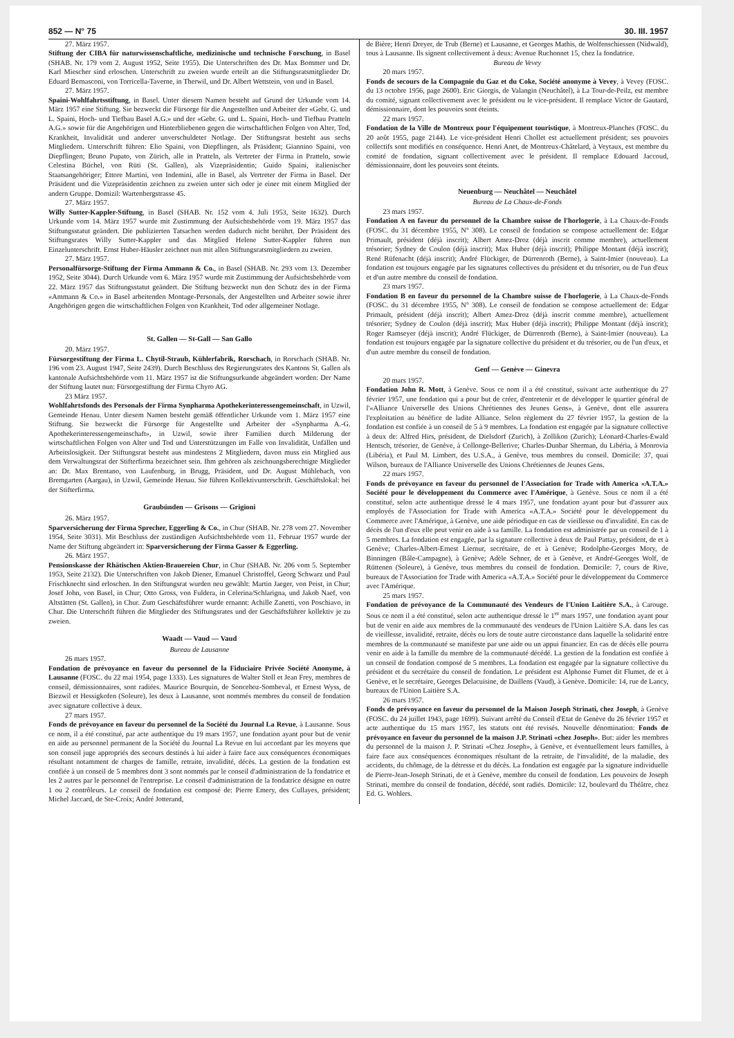852 — N° 75 30. III. 1957
27. März 1957.
Stiftung der CIBA für naturwissenschaftliche, medizinische und technische Forschung, in Basel (SHAB. Nr. 179 vom 2. August 1952, Seite 1955). Die Unterschriften des Dr. Max Bommer und Dr. Karl Miescher sind erloschen. Unterschrift zu zweien wurde erteilt an die Stiftungsratsmitglieder Dr. Eduard Bernasconi, von Torricella-Taverne, in Therwil, und Dr. Albert Wettstein, von und in Basel.
27. März 1957.
Spaini-Wohlfahrtsstiftung, in Basel. Unter diesem Namen besteht auf Grund der Urkunde vom 14. März 1957 eine Stiftung. Sie bezweckt die Fürsorge für die Angestellten und Arbeiter der «Gebr. G. und L. Spaini, Hoch- und Tiefbau Basel A.G.» und der «Gebr. G. und L. Spaini, Hoch- und Tiefbau Pratteln A.G.» sowie für die Angehörigen und Hinterbliebenen gegen die wirtschaftlichen Folgen von Alter, Tod, Krankheit, Invalidität und anderer unverschuldeter Notlage. Der Stiftungsrat besteht aus sechs Mitgliedern. Unterschrift führen: Elio Spaini, von Diepflingen, als Präsident; Giannino Spaini, von Diepflingen; Bruno Pupato, von Zürich, alle in Pratteln, als Vertreter der Firma in Pratteln, sowie Celestina Büchel, von Rüti (St. Gallen), als Vizepräsidentin; Guido Spaini, italienischer Staatsangehöriger; Ettore Martini, von Indemini, alle in Basel, als Vertreter der Firma in Basel. Der Präsident und die Vizepräsidentin zeichnen zu zweien unter sich oder je einer mit einem Mitglied der andern Gruppe. Domizil: Wartenbergstrasse 45.
27. März 1957.
Willy Sutter-Kappler-Stiftung, in Basel (SHAB. Nr. 152 vom 4. Juli 1953, Seite 1632). Durch Urkunde vom 14. März 1957 wurde mit Zustimmung der Aufsichtsbehörde vom 19. März 1957 das Stiftungsstatut geändert. Die publizierten Tatsachen werden dadurch nicht berührt. Der Präsident des Stiftungsrates Willy Sutter-Kappler und das Mitglied Helene Sutter-Kappler führen nun Einzelunterschrift. Ernst Huber-Häusler zeichnet nun mit allen Stiftungsratsmitgliedern zu zweien.
27. März 1957.
Personalfürsorge-Stiftung der Firma Ammann & Co., in Basel (SHAB. Nr. 293 vom 13. Dezember 1952, Seite 3044). Durch Urkunde vom 6. März 1957 wurde mit Zustimmung der Aufsichtsbehörde vom 22. März 1957 das Stiftungsstatut geändert. Die Stiftung bezweckt nun den Schutz des in der Firma «Ammann & Co.» in Basel arbeitenden Montage-Personals, der Angestellten und Arbeiter sowie ihrer Angehörigen gegen die wirtschaftlichen Folgen von Krankheit, Tod oder allgemeiner Notlage.
St. Gallen — St-Gall — San Gallo
20. März 1957.
Fürsorgestiftung der Firma L. Chytil-Straub, Kühlerfabrik, Rorschach, in Rorschach (SHAB. Nr. 196 vom 23. August 1947, Seite 2439). Durch Beschluss des Regierungsrates des Kantons St. Gallen als kantonale Aufsichtsbehörde vom 11. März 1957 ist die Stiftungsurkunde abgeändert worden: Der Name der Stiftung lautet nun: Fürsorgestiftung der Firma Chyro AG.
23 März 1957.
Wohlfahrtsfonds des Personals der Firma Synpharma Apothekerinteressengemeinschaft, in Uzwil, Gemeinde Henau. Unter diesem Namen besteht gemäß öffentlicher Urkunde vom 1. März 1957 eine Stiftung. Sie bezweckt die Fürsorge für Angestellte und Arbeiter der «Synpharma A.-G. Apothekerinteressengemeinschaft», in Uzwil, sowie ihrer Familien durch Milderung der wirtschaftlichen Folgen von Alter und Tod und Unterstützungen im Falle von Invalidität, Unfällen und Arbeitslosigkeit. Der Stiftungsrat besteht aus mindestens 2 Mitgliedern, davon muss ein Mitglied aus dem Verwaltungsrat der Stifterfirma bezeichnet sein. Ihm gehören als zeichnungsberechtigte Mitglieder an: Dr. Max Brentano, von Laufenburg, in Brugg, Präsident, und Dr. August Mühlebach, von Bremgarten (Aargau), in Uzwil, Gemeinde Henau. Sie führen Kollektivunterschrift. Geschäftslokal: bei der Stifterfirma.
Graubünden — Grisons — Grigioni
26. März 1957.
Sparversicherung der Firma Sprecher, Eggerling & Co., in Chur (SHAB. Nr. 278 vom 27. November 1954, Seite 3031). Mit Beschluss der zuständigen Aufsichtsbehörde vom 11. Februar 1957 wurde der Name der Stiftung abgeändert in: Sparversicherung der Firma Gasser & Eggerling.
26. März 1957.
Pensionskasse der Rhätischen Aktien-Brauereien Chur, in Chur (SHAB. Nr. 206 vom 5. September 1953, Seite 2132). Die Unterschriften von Jakob Diener, Emanuel Christoffel, Georg Schwarz und Paul Frischknecht sind erloschen. In den Stiftungsrat wurden neu gewählt: Martin Jaeger, von Peist, in Chur; Josef John, von Basel, in Chur; Otto Gross, von Fuldera, in Celerina/Schlarigna, und Jakob Naef, von Altstätten (St. Gallen), in Chur. Zum Geschäftsführer wurde ernannt: Achille Zanetti, von Poschiavo, in Chur. Die Unterschrift führen die Mitglieder des Stiftungsrates und der Geschäftsführer kollektiv je zu zweien.
Waadt — Vaud — Vaud
Bureau de Lausanne
26 mars 1957.
Fondation de prévoyance en faveur du personnel de la Fiduciaire Privée Société Anonyme, à Lausanne (FOSC. du 22 mai 1954, page 1333). Les signatures de Walter Stoll et Jean Frey, membres de conseil, démissionnaires, sont radiées. Maurice Bourquin, de Sonceboz-Sombeval, et Ernest Wyss, de Biezwil et Hessigkofen (Soleure), les deux à Lausanne, sont nommés membres du conseil de fondation avec signature collective à deux.
27 mars 1957.
Fonds de prévoyance en faveur du personnel de la Société du Journal La Revue, à Lausanne. Sous ce nom, il a été constitué, par acte authentique du 19 mars 1957, une fondation ayant pour but de venir en aide au personnel permanent de la Société du Journal La Revue en lui accordant par les moyens que son conseil juge appropriés des secours destinés à lui aider à faire face aux conséquences économiques résultant notamment de charges de famille, retraite, invalidité, décès. La gestion de la fondation est confiée à un conseil de 5 membres dont 3 sont nommés par le conseil d'administration de la fondatrice et les 2 autres par le personnel de l'entreprise. Le conseil d'administration de la fondatrice désigne en outre 1 ou 2 contrôleurs. Le conseil de fondation est composé de: Pierre Emery, des Cullayes, président; Michel Jaccard, de Ste-Croix; André Jotterand,
de Bière; Henri Dreyer, de Trub (Berne) et Lausanne, et Georges Mathis, de Wolfenschiessen (Nidwald), tous à Lausanne. Ils signent collectivement à deux: Avenue Ruchonnet 15, chez la fondatrice.
Bureau de Vevey
20 mars 1957.
Fonds de secours de la Compagnie du Gaz et du Coke, Société anonyme à Vevey, à Vevey (FOSC. du 13 octobre 1956, page 2600). Eric Giorgis, de Valangin (Neuchâtel), à La Tour-de-Peilz, est membre du comité, signant collectivement avec le président ou le vice-président. Il remplace Victor de Gautard, démissionnaire, dont les pouvoirs sont éteints.
22 mars 1957.
Fondation de la Ville de Montreux pour l'équipement touristique, à Montreux-Planches (FOSC. du 20 août 1955, page 2144). Le vice-président Henri Chollet est actuellement président; ses pouvoirs collectifs sont modifiés en conséquence. Henri Anet, de Montreux-Châtelard, à Veytaux, est membre du comité de fondation, signant collectivement avec le président. Il remplace Edouard Jaccoud, démissionnaire, dont les pouvoirs sont éteints.
Neuenburg — Neuchâtel — Neuchâtel
Bureau de La Chaux-de-Fonds
23 mars 1957.
Fondation A en faveur du personnel de la Chambre suisse de l'horlogerie, à La Chaux-de-Fonds (FOSC. du 31 décembre 1955, N° 308). Le conseil de fondation se compose actuellement de: Edgar Primault, président (déjà inscrit); Albert Amez-Droz (déjà inscrit comme membre), actuellement trésorier; Sydney de Coulon (déjà inscrit); Max Huber (déjà inscrit); Philippe Montant (déjà inscrit); René Rüfenacht (déjà inscrit); André Flückiger, de Dürrenroth (Berne), à Saint-Imier (nouveau). La fondation est toujours engagée par les signatures collectives du président et du trésorier, ou de l'un d'eux et d'un autre membre du conseil de fondation.
23 mars 1957.
Fondation B en faveur du personnel de la Chambre suisse de l'horlogerie, à La Chaux-de-Fonds (FOSC. du 31 décembre 1955, N° 308). Le conseil de fondation se compose actuellement de: Edgar Primault, président (déjà inscrit); Albert Amez-Droz (déjà inscrit comme membre), actuellement trésorier; Sydney de Coulon (déjà inscrit); Max Huber (déjà inscrit); Philippe Montant (déjà inscrit); Roger Ramseyer (déjà inscrit); André Flückiger, de Dürrenroth (Berne), à Saint-Imier (nouveau). La fondation est toujours engagée par la signature collective du président et du trésorier, ou de l'un d'eux, et d'un autre membre du conseil de fondation.
Genf — Genève — Ginevra
20 mars 1957.
Fondation John R. Mott, à Genève. Sous ce nom il a été constitué, suivant acte authentique du 27 février 1957, une fondation qui a pour but de créer, d'entretenir et de développer le quartier général de l'«Alliance Universelle des Unions Chrétiennes des Jeunes Gens», à Genève, dont elle assurera l'exploitation au bénéfice de ladite Alliance. Selon règlement du 27 février 1957, la gestion de la fondation est confiée à un conseil de 5 à 9 membres. La fondation est engagée par la signature collective à deux de: Alfred Hirs, président, de Dielsdorf (Zurich), à Zollikon (Zurich); Léonard-Charles-Ewald Hentsch, trésorier, de Genève, à Collonge-Bellerive; Charles-Dunbar Sherman, du Libéria, à Monrovia (Libéria), et Paul M. Limbert, des U.S.A., à Genève, tous membres du conseil. Domicile: 37, quai Wilson, bureaux de l'Alliance Universelle des Unions Chrétiennes de Jeunes Gens.
22 mars 1957.
Fonds de prévoyance en faveur du personnel de l'Association for Trade with America «A.T.A.» Société pour le développement du Commerce avec l'Amérique, à Genève. Sous ce nom il a été constitué, selon acte authentique dressé le 4 mars 1957, une fondation ayant pour but d'assurer aux employés de l'Association for Trade with America «A.T.A.» Société pour le développement du Commerce avec l'Amérique, à Genève, une aide périodique en cas de vieillesse ou d'invalidité. En cas de décès de l'un d'eux elle peut venir en aide à sa famille. La fondation est administrée par un conseil de 1 à 5 membres. La fondation est engagée, par la signature collective à deux de Paul Pattay, président, de et à Genève; Charles-Albert-Ernest Liernur, secrétaire, de et à Genève; Rodolphe-Georges Mory, de Binningen (Bâle-Campagne), à Genève; Adèle Sehner, de et à Genève, et André-Georges Wolf, de Rüttenen (Soleure), à Genève, tous membres du conseil de fondation. Domicile: 7, cours de Rive, bureaux de l'Association for Trade with America «A.T.A.» Société pour le développement du Commerce avec l'Amérique.
25 mars 1957.
Fondation de prévoyance de la Communauté des Vendeurs de l'Union Laitière S.A., à Carouge. Sous ce nom il a été constitué, selon acte authentique dressé le 1<sup>er</sup> mars 1957, une fondation ayant pour but de venir en aide aux membres de la communauté des vendeurs de l'Union Laitière S.A. dans les cas de vieillesse, invalidité, retraite, décès ou lors de toute autre circonstance dans laquelle la solidarité entre membres de la communauté se manifeste par une aide ou un appui financier. En cas de décès elle pourra venir en aide à la famille du membre de la communauté décédé. La gestion de la fondation est confiée à un conseil de fondation composé de 5 membres. La fondation est engagée par la signature collective du président et du secrétaire du conseil de fondation. Le président est Alphonse Fumet dit Flumet, de et à Genève, et le secrétaire, Georges Delacuisine, de Daillens (Vaud), à Genève. Domicile: 14, rue de Lancy, bureaux de l'Union Laitière S.A.
26 mars 1957.
Fonds de prévoyance en faveur du personnel de la Maison Joseph Strinati, chez Joseph, à Genève (FOSC. du 24 juillet 1943, page 1699). Suivant arrêté du Conseil d'Etat de Genève du 26 février 1957 et acte authentique du 15 mars 1957, les statuts ont été revisés. Nouvelle dénomination: Fonds de prévoyance en faveur du personnel de la maison J.P. Strinati «chez Joseph». But: aider les membres du personnel de la maison J. P. Strinati «Chez Joseph», à Genève, et éventuellement leurs familles, à faire face aux conséquences économiques résultant de la retraite, de l'invalidité, de la maladie, des accidents, du chômage, de la détresse et du décès. La fondation est engagée par la signature individuelle de Pierre-Jean-Joseph Strinati, de et à Genève, membre du conseil de fondation. Les pouvoirs de Joseph Strinati, membre du conseil de fondation, décédé, sont radiés. Domicile: 12, boulevard du Théâtre, chez Ed. G. Wohlers.